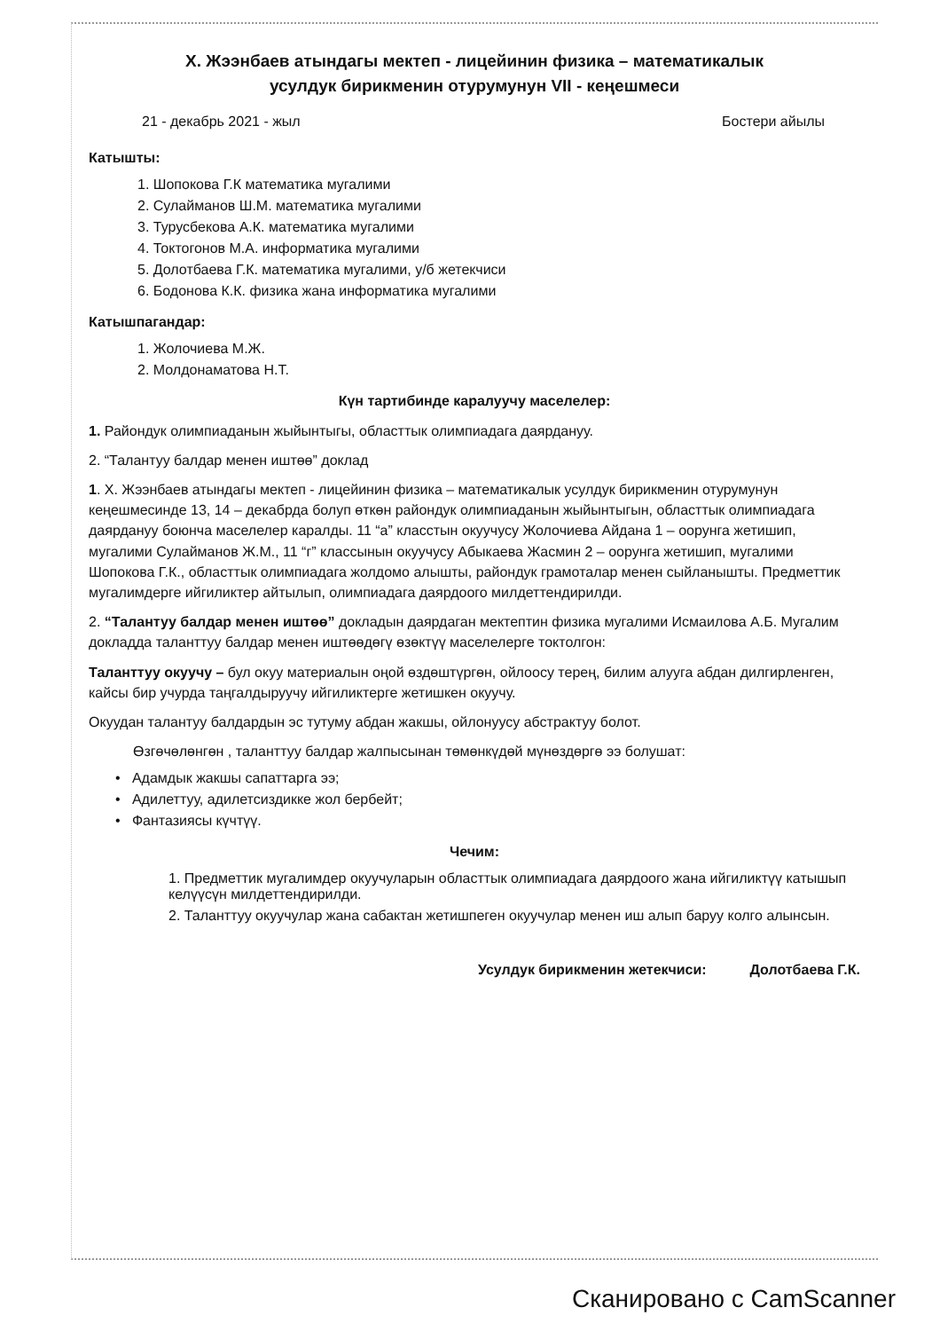Х. Жээнбаев атындагы мектеп - лицейинин физика – математикалык
усулдук бирикменин отурумунун VII - кеңешмеси
21 - декабрь 2021 - жыл Бостери айылы
Катышты:
1. Шопокова Г.К математика мугалими
2. Сулайманов Ш.М. математика мугалими
3. Турусбекова А.К. математика мугалими
4. Токтогонов М.А. информатика мугалими
5. Долотбаева Г.К. математика мугалими, у/б жетекчиси
6. Бодонова К.К. физика жана информатика мугалими
Катышпагандар:
1. Жолочиева М.Ж.
2. Молдонаматова Н.Т.
Күн тартибинде каралуучу маселелер:
1. Райондук олимпиаданын жыйынтыгы, областтык олимпиадага даярдануу.
2. “Талантуу балдар менен иштөө” доклад
1. Х. Жээнбаев атындагы мектеп - лицейинин физика – математикалык усулдук бирикменин отурумунун кеңешмесинде 13, 14 – декабрда болуп өткөн райондук олимпиаданын жыйынтыгын, областтык олимпиадага даярдануу боюнча маселелер каралды. 11 “а” класстын окуучусу Жолочиева Айдана 1 – оорунга жетишип, мугалими Сулайманов Ж.М., 11 “г” классынын окуучусу Абыкаева Жасмин 2 – оорунга жетишип, мугалими Шопокова Г.К., областтык олимпиадага жолдомо алышты, райондук грамоталар менен сыйланышты. Предметтик мугалимдерге ийгиликтер айтылып, олимпиадага даярдоого милдеттендирилди.
2. “Талантуу балдар менен иштөө” докладын даярдаган мектептин физика мугалими Исмаилова А.Б. Мугалим докладда таланттуу балдар менен иштөөдөгү өзөктүү маселелерге токтолгон:
Таланттуу окуучу – бул окуу материалын оңой өздөштүргөн, ойлоосу терең, билим алууга абдан дилгирленген, кайсы бир учурда таңгалдыруучу ийгиликтерге жетишкен окуучу.
Окуудан талантуу балдардын эс тутуму абдан жакшы, ойлонуусу абстрактуу болот.
Өзгөчөлөнгөн , таланттуу балдар жалпысынан төмөнкүдөй мүнөздөргө ээ болушат:
• Адамдык жакшы сапаттарга ээ;
• Адилеттуу, адилетсиздикке жол бербейт;
• Фантазиясы күчтүү.
Чечим:
1. Предметтик мугалимдер окуучуларын областтык олимпиадага даярдоого жана ийгиликтүү катышып келүүсүн милдеттендирилди.
2. Таланттуу окуучулар жана сабактан жетишпеген окуучулар менен иш алып баруу колго алынсын.
Усулдук бирикменин жетекчиси: Долотбаева Г.К.
Сканировано с CamScanner